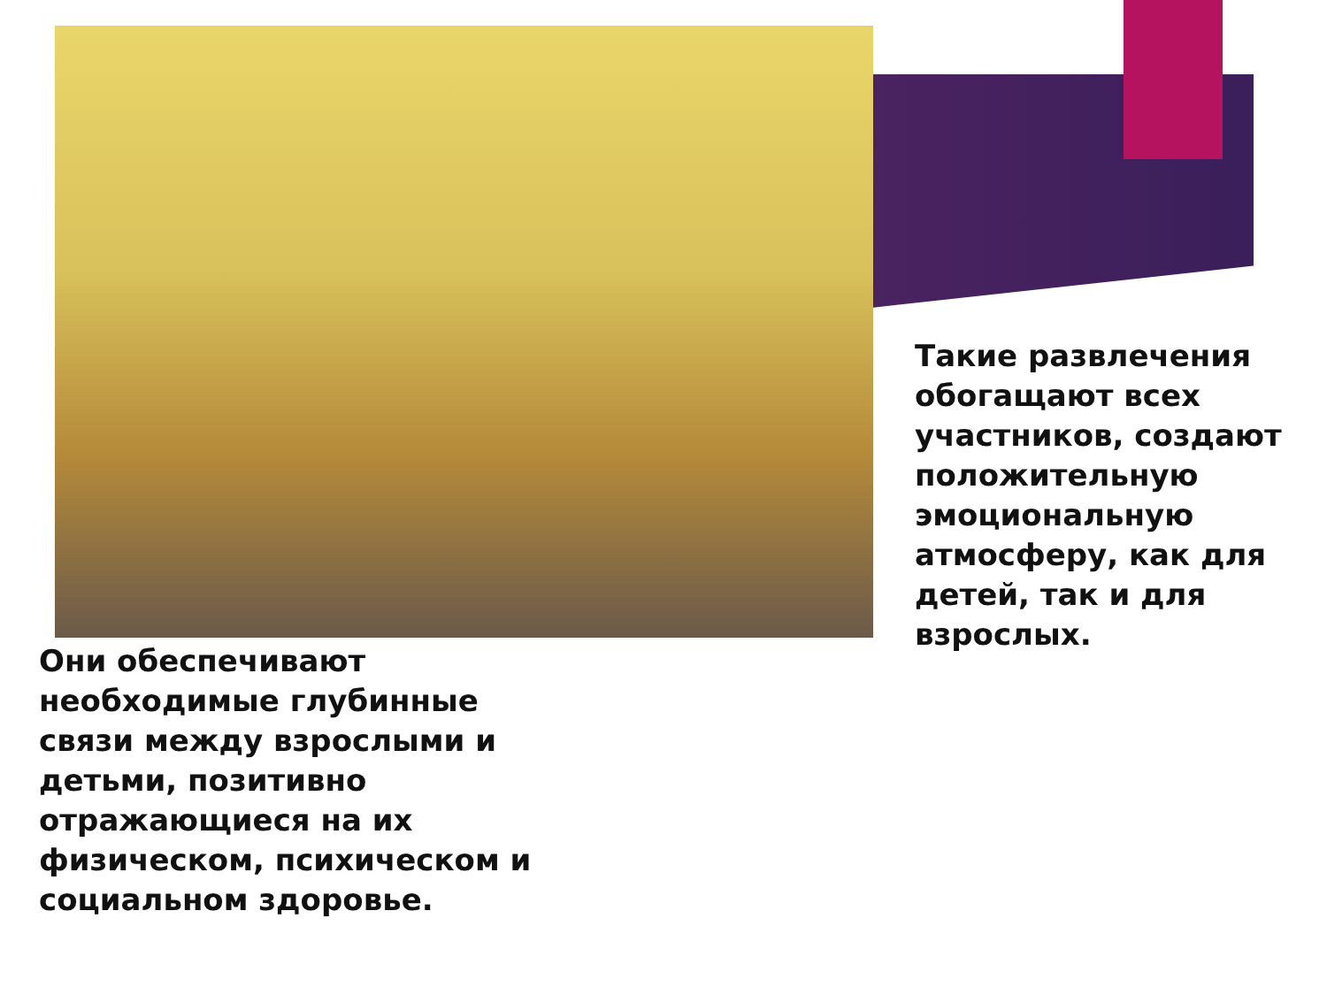Такие развлечения обогащают всех участников, создают положительную эмоциональную атмосферу, как для детей, так и для взрослых.
Они обеспечивают необходимые глубинные связи между взрослыми и детьми, позитивно отражающиеся на их физическом, психическом и социальном здоровье.